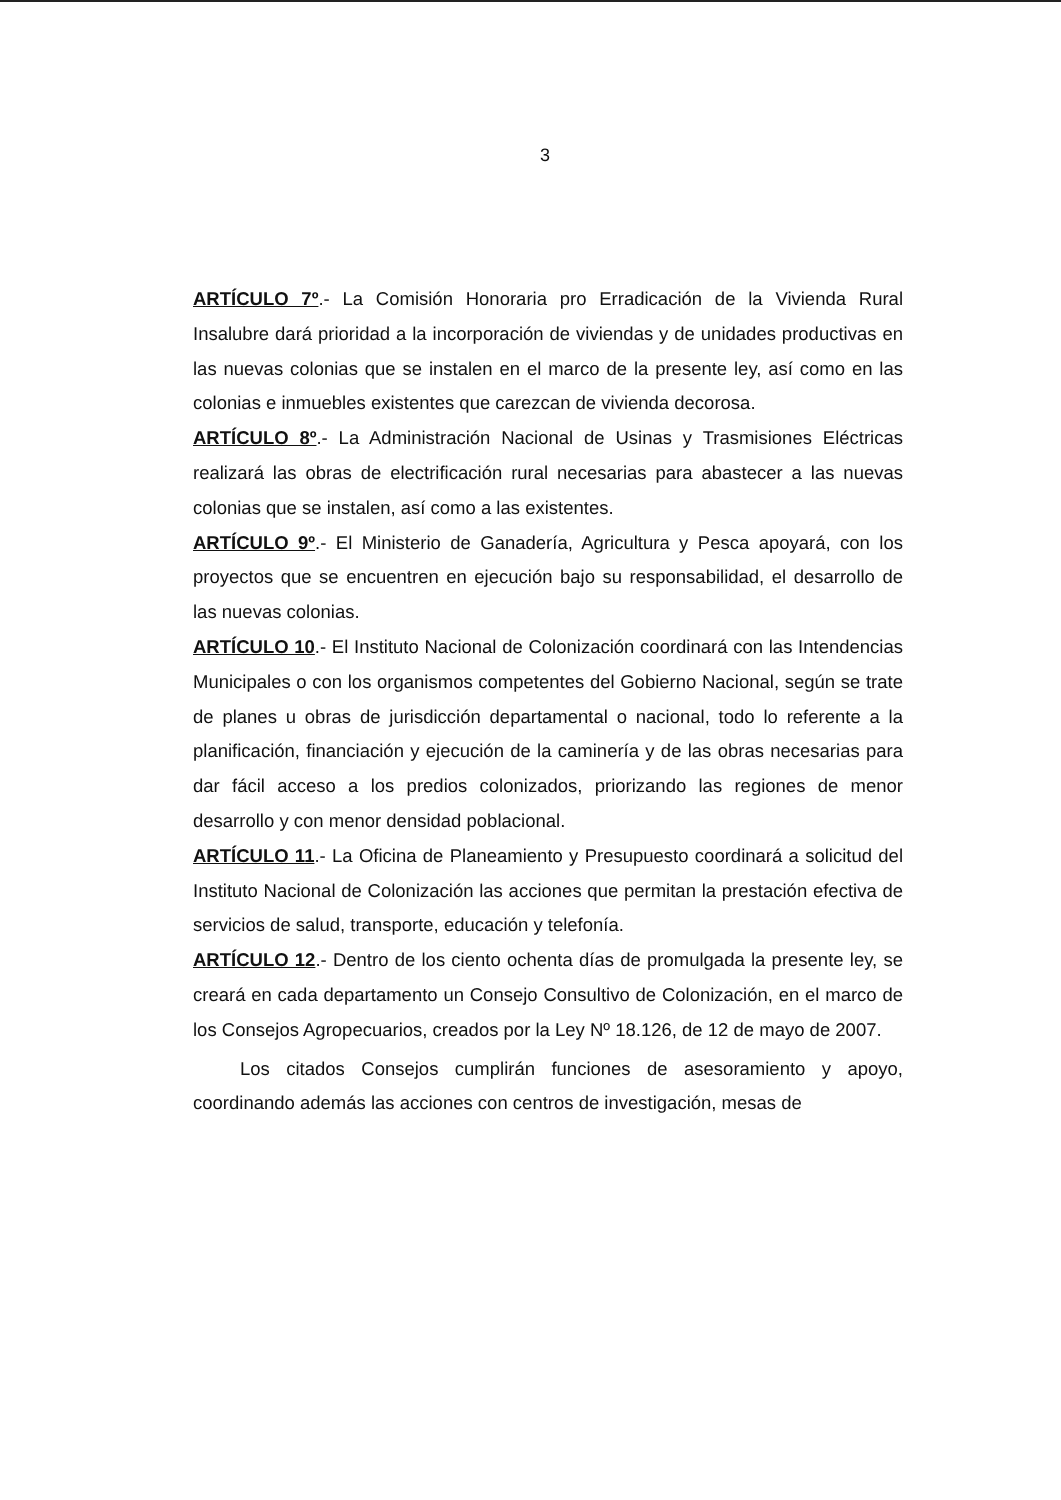3
ARTÍCULO 7º.- La Comisión Honoraria pro Erradicación de la Vivienda Rural Insalubre dará prioridad a la incorporación de viviendas y de unidades productivas en las nuevas colonias que se instalen en el marco de la presente ley, así como en las colonias e inmuebles existentes que carezcan de vivienda decorosa.
ARTÍCULO 8º.- La Administración Nacional de Usinas y Trasmisiones Eléctricas realizará las obras de electrificación rural necesarias para abastecer a las nuevas colonias que se instalen, así como a las existentes.
ARTÍCULO 9º.- El Ministerio de Ganadería, Agricultura y Pesca apoyará, con los proyectos que se encuentren en ejecución bajo su responsabilidad, el desarrollo de las nuevas colonias.
ARTÍCULO 10.- El Instituto Nacional de Colonización coordinará con las Intendencias Municipales o con los organismos competentes del Gobierno Nacional, según se trate de planes u obras de jurisdicción departamental o nacional, todo lo referente a la planificación, financiación y ejecución de la caminería y de las obras necesarias para dar fácil acceso a los predios colonizados, priorizando las regiones de menor desarrollo y con menor densidad poblacional.
ARTÍCULO 11.- La Oficina de Planeamiento y Presupuesto coordinará a solicitud del Instituto Nacional de Colonización las acciones que permitan la prestación efectiva de servicios de salud, transporte, educación y telefonía.
ARTÍCULO 12.- Dentro de los ciento ochenta días de promulgada la presente ley, se creará en cada departamento un Consejo Consultivo de Colonización, en el marco de los Consejos Agropecuarios, creados por la Ley Nº 18.126, de 12 de mayo de 2007.
Los citados Consejos cumplirán funciones de asesoramiento y apoyo, coordinando además las acciones con centros de investigación, mesas de